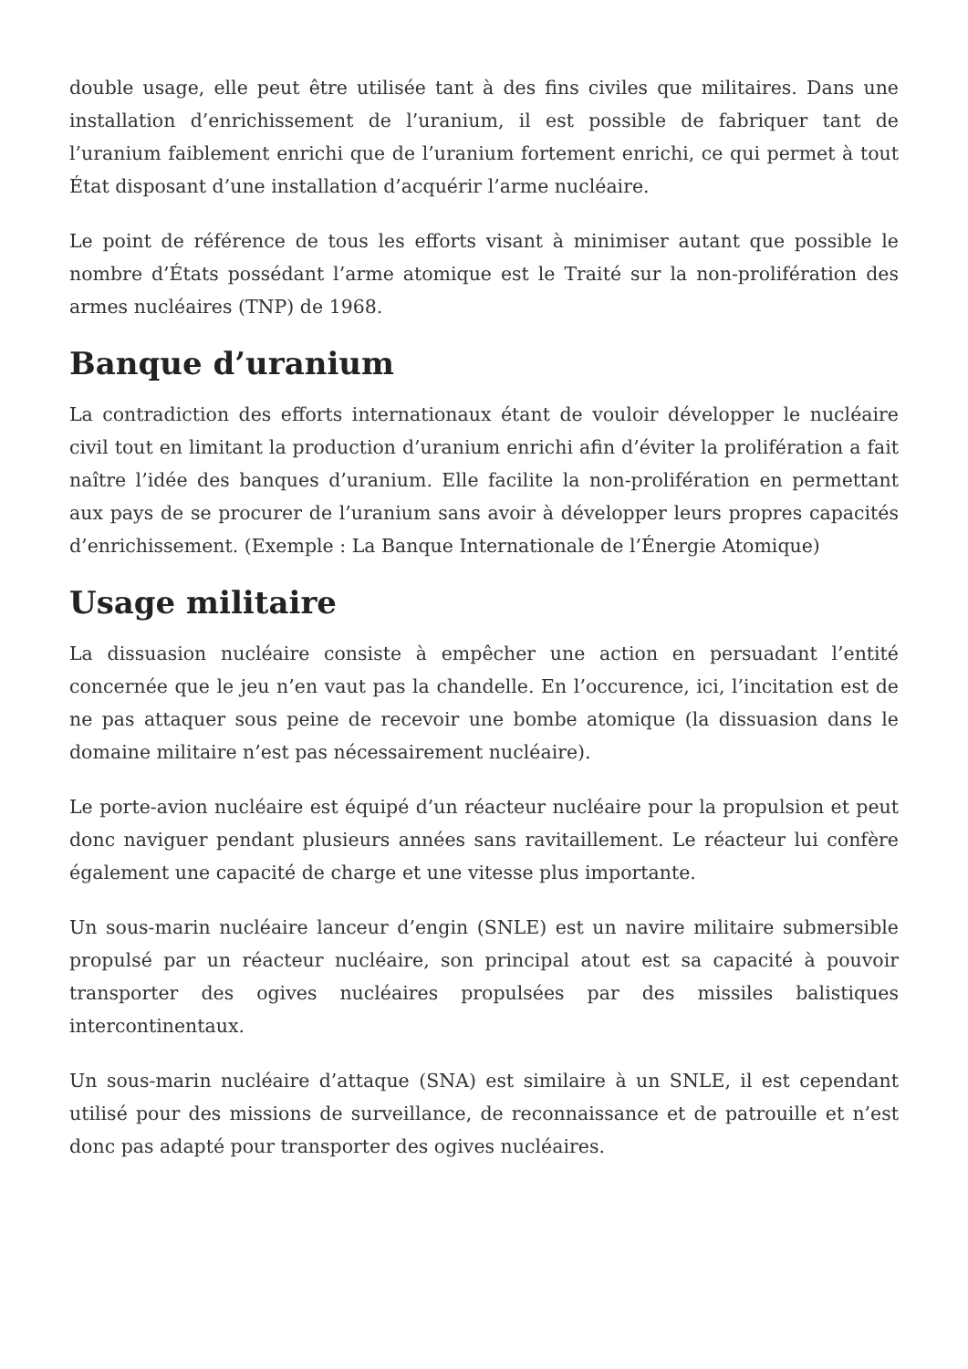double usage, elle peut être utilisée tant à des fins civiles que militaires. Dans une installation d’enrichissement de l’uranium, il est possible de fabriquer tant de l’uranium faiblement enrichi que de l’uranium fortement enrichi, ce qui permet à tout État disposant d’une installation d’acquérir l’arme nucléaire.
Le point de référence de tous les efforts visant à minimiser autant que possible le nombre d’États possédant l’arme atomique est le Traité sur la non-prolifération des armes nucléaires (TNP) de 1968.
Banque d’uranium
La contradiction des efforts internationaux étant de vouloir développer le nucléaire civil tout en limitant la production d’uranium enrichi afin d’éviter la prolifération a fait naître l’idée des banques d’uranium. Elle facilite la non-prolifération en permettant aux pays de se procurer de l’uranium sans avoir à développer leurs propres capacités d’enrichissement. (Exemple : La Banque Internationale de l’Énergie Atomique)
Usage militaire
La dissuasion nucléaire consiste à empêcher une action en persuadant l’entité concernée que le jeu n’en vaut pas la chandelle. En l’occurence, ici, l’incitation est de ne pas attaquer sous peine de recevoir une bombe atomique (la dissuasion dans le domaine militaire n’est pas nécessairement nucléaire).
Le porte-avion nucléaire est équipé d’un réacteur nucléaire pour la propulsion et peut donc naviguer pendant plusieurs années sans ravitaillement. Le réacteur lui confère également une capacité de charge et une vitesse plus importante.
Un sous-marin nucléaire lanceur d’engin (SNLE) est un navire militaire submersible propulsé par un réacteur nucléaire, son principal atout est sa capacité à pouvoir transporter des ogives nucléaires propulsées par des missiles balistiques intercontinentaux.
Un sous-marin nucléaire d’attaque (SNA) est similaire à un SNLE, il est cependant utilisé pour des missions de surveillance, de reconnaissance et de patrouille et n’est donc pas adapté pour transporter des ogives nucléaires.